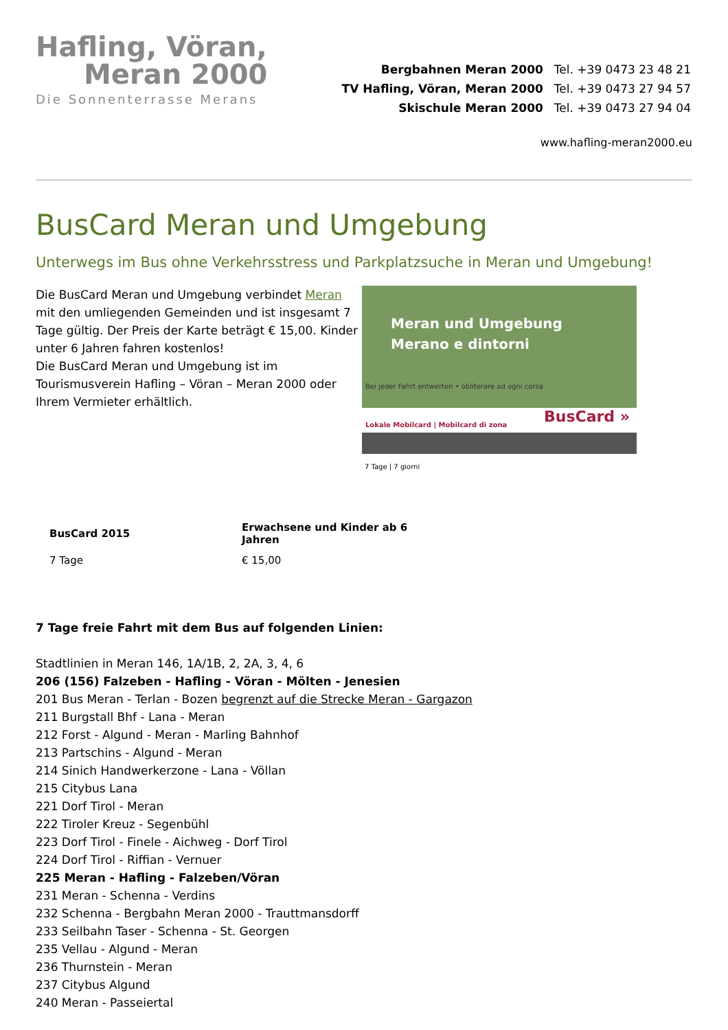Hafling, Vöran,
Meran 2000
Die Sonnenterrasse Merans
| Bergbahnen Meran 2000 | Tel. +39 0473 23 48 21 |
| TV Hafling, Vöran, Meran 2000 | Tel. +39 0473 27 94 57 |
| Skischule Meran 2000 | Tel. +39 0473 27 94 04 |
www.hafling-meran2000.eu
BusCard Meran und Umgebung
Unterwegs im Bus ohne Verkehrsstress und Parkplatzsuche in Meran und Umgebung!
Die BusCard Meran und Umgebung verbindet Meran mit den umliegenden Gemeinden und ist insgesamt 7 Tage gültig. Der Preis der Karte beträgt € 15,00. Kinder unter 6 Jahren fahren kostenlos!
Die BusCard Meran und Umgebung ist im Tourismusverein Hafling – Vöran – Meran 2000 oder Ihrem Vermieter erhältlich.
Meran und Umgebung
Merano e dintorni
Bei jeder Fahrt entwerten • obliterare ad ogni corsa
Lokale Mobilcard | Mobilcard di zona
BusCard »
7 Tage | 7 giorni
| BusCard 2015 | Erwachsene und Kinder ab 6 Jahren |
| --- | --- |
| 7 Tage | € 15,00 |
7 Tage freie Fahrt mit dem Bus auf folgenden Linien:
Stadtlinien in Meran 146, 1A/1B, 2, 2A, 3, 4, 6
206 (156) Falzeben - Hafling - Vöran - Mölten - Jenesien
201 Bus Meran - Terlan - Bozen begrenzt auf die Strecke Meran - Gargazon
211 Burgstall Bhf - Lana - Meran
212 Forst - Algund - Meran - Marling Bahnhof
213 Partschins - Algund - Meran
214 Sinich Handwerkerzone - Lana - Völlan
215 Citybus Lana
221 Dorf Tirol - Meran
222 Tiroler Kreuz - Segenbühl
223 Dorf Tirol - Finele - Aichweg - Dorf Tirol
224 Dorf Tirol - Riffian - Vernuer
225 Meran - Hafling - Falzeben/Vöran
231 Meran - Schenna - Verdins
232 Schenna - Bergbahn Meran 2000 - Trauttmansdorff
233 Seilbahn Taser - Schenna - St. Georgen
235 Vellau - Algund - Meran
236 Thurnstein - Meran
237 Citybus Algund
240 Meran - Passeiertal